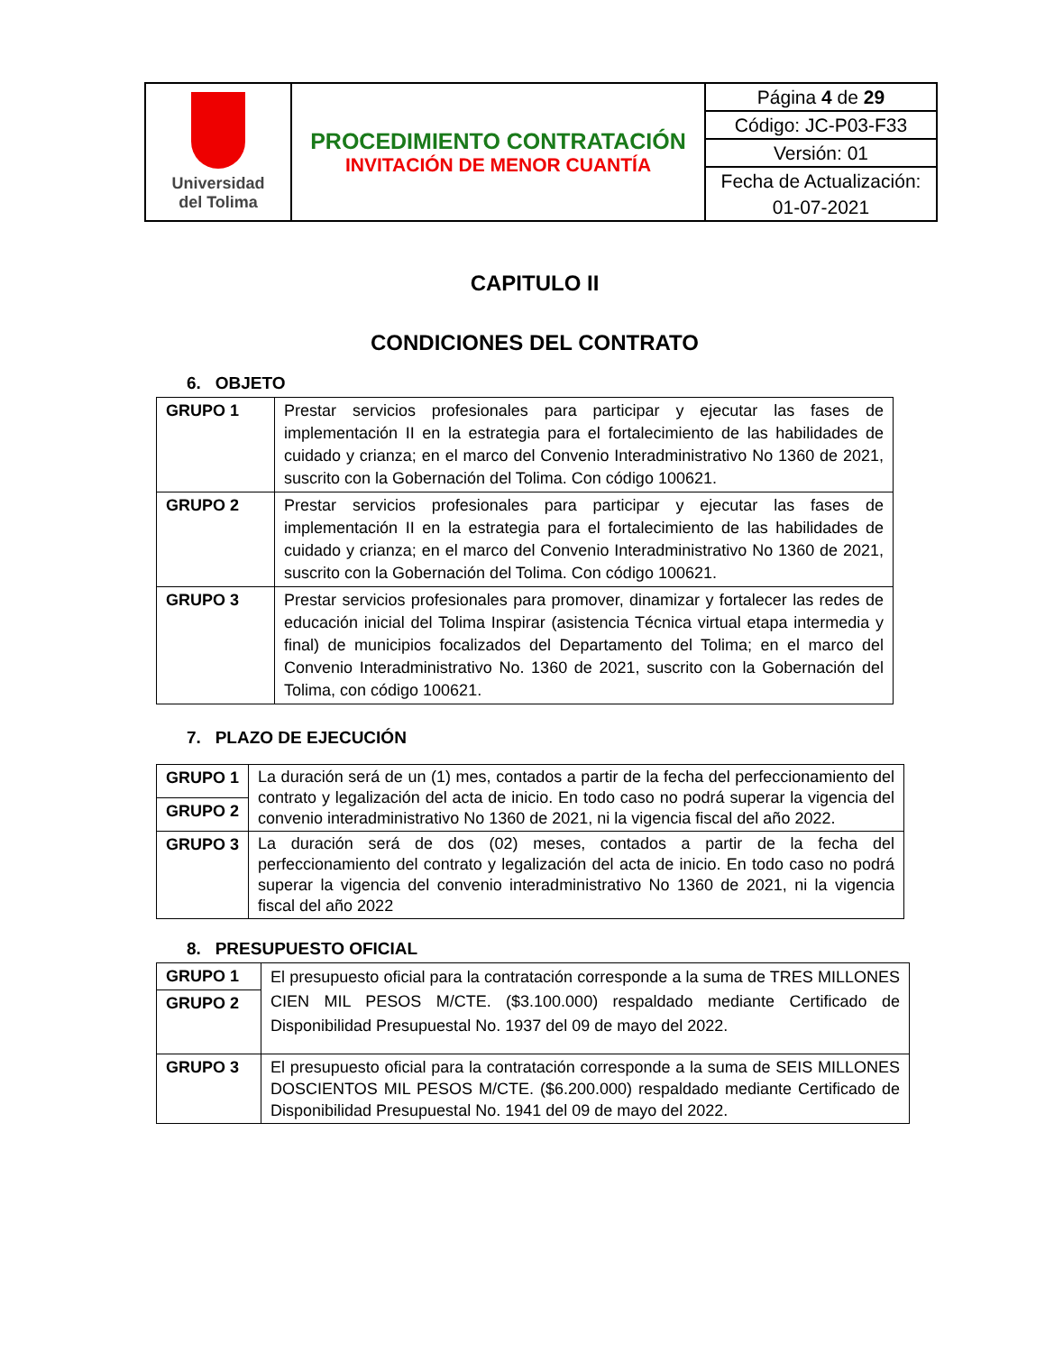| Universidad del Tolima | PROCEDIMIENTO CONTRATACIÓN INVITACIÓN DE MENOR CUANTÍA | Página 4 de 29 |
| | | Código: JC-P03-F33 |
| | | Versión: 01 |
| | | Fecha de Actualización: |
| | | 01-07-2021 |
CAPITULO II
CONDICIONES DEL CONTRATO
6. OBJETO
| GRUPO 1 | Prestar servicios profesionales para participar y ejecutar las fases de implementación II en la estrategia para el fortalecimiento de las habilidades de cuidado y crianza; en el marco del Convenio Interadministrativo No 1360 de 2021, suscrito con la Gobernación del Tolima. Con código 100621. |
| GRUPO 2 | Prestar servicios profesionales para participar y ejecutar las fases de implementación II en la estrategia para el fortalecimiento de las habilidades de cuidado y crianza; en el marco del Convenio Interadministrativo No 1360 de 2021, suscrito con la Gobernación del Tolima. Con código 100621. |
| GRUPO 3 | Prestar servicios profesionales para promover, dinamizar y fortalecer las redes de educación inicial del Tolima Inspirar (asistencia Técnica virtual etapa intermedia y final) de municipios focalizados del Departamento del Tolima; en el marco del Convenio Interadministrativo No. 1360 de 2021, suscrito con la Gobernación del Tolima, con código 100621. |
7. PLAZO DE EJECUCIÓN
| GRUPO 1 | La duración será de un (1) mes, contados a partir de la fecha del perfeccionamiento del contrato y legalización del acta de inicio. En todo caso no podrá superar la vigencia del convenio interadministrativo No 1360 de 2021, ni la vigencia fiscal del año 2022. |
| GRUPO 2 | |
| GRUPO 3 | La duración será de dos (02) meses, contados a partir de la fecha del perfeccionamiento del contrato y legalización del acta de inicio. En todo caso no podrá superar la vigencia del convenio interadministrativo No 1360 de 2021, ni la vigencia fiscal del año 2022 |
8. PRESUPUESTO OFICIAL
| GRUPO 1 | El presupuesto oficial para la contratación corresponde a la suma de TRES MILLONES CIEN MIL PESOS M/CTE. ($3.100.000) respaldado mediante Certificado de Disponibilidad Presupuestal No. 1937 del 09 de mayo del 2022. |
| GRUPO 2 | |
| GRUPO 3 | El presupuesto oficial para la contratación corresponde a la suma de SEIS MILLONES DOSCIENTOS MIL PESOS M/CTE. ($6.200.000) respaldado mediante Certificado de Disponibilidad Presupuestal No. 1941 del 09 de mayo del 2022. |